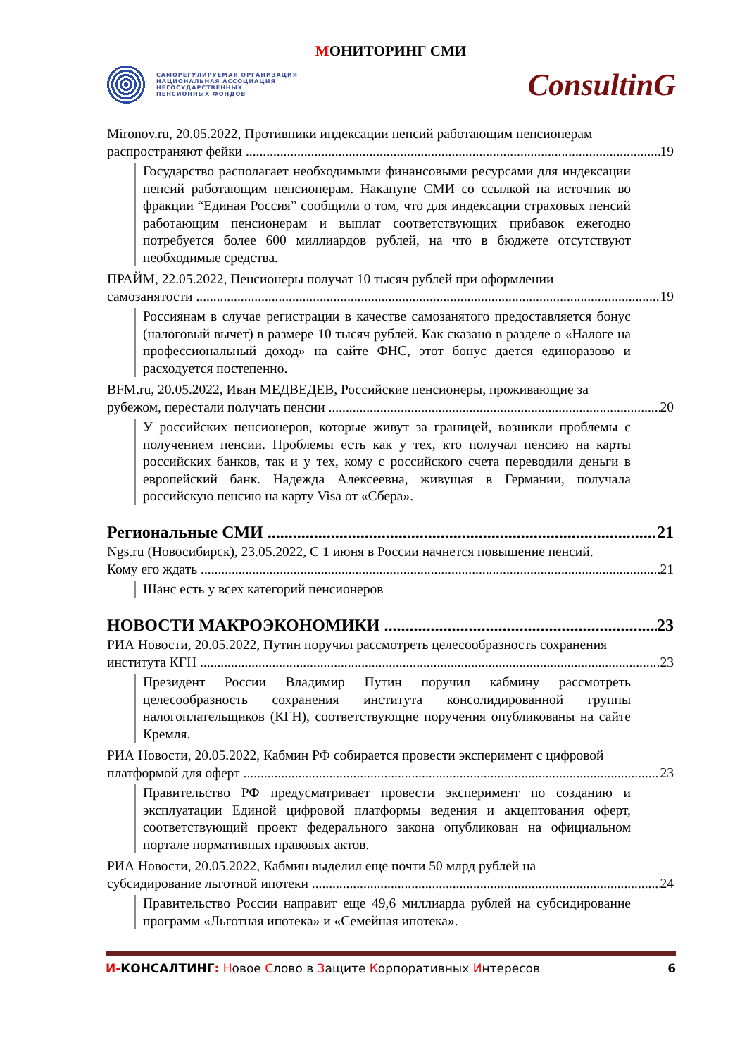МОНИТОРИНГ СМИ
САМОРЕГУЛИРУЕМАЯ ОРГАНИЗАЦИЯ
НАЦИОНАЛЬНАЯ АССОЦИАЦИЯ
НЕГОСУДАРСТВЕННЫХ
ПЕНСИОННЫХ ФОНДОВ
ConsultinG
Mironov.ru, 20.05.2022, Противники индексации пенсий работающим пенсионерам
распространяют фейки 19
Государство располагает необходимыми финансовыми ресурсами для индексации пенсий работающим пенсионерам. Накануне СМИ со ссылкой на источник во фракции “Единая Россия” сообщили о том, что для индексации страховых пенсий работающим пенсионерам и выплат соответствующих прибавок ежегодно потребуется более 600 миллиардов рублей, на что в бюджете отсутствуют необходимые средства.
ПРАЙМ, 22.05.2022, Пенсионеры получат 10 тысяч рублей при оформлении
самозанятости 19
Россиянам в случае регистрации в качестве самозанятого предоставляется бонус (налоговый вычет) в размере 10 тысяч рублей. Как сказано в разделе о «Налоге на профессиональный доход» на сайте ФНС, этот бонус дается единоразово и расходуется постепенно.
BFM.ru, 20.05.2022, Иван МЕДВЕДЕВ, Российские пенсионеры, проживающие за
рубежом, перестали получать пенсии 20
У российских пенсионеров, которые живут за границей, возникли проблемы с получением пенсии. Проблемы есть как у тех, кто получал пенсию на карты российских банков, так и у тех, кому с российского счета переводили деньги в европейский банк. Надежда Алексеевна, живущая в Германии, получала российскую пенсию на карту Visa от «Сбера».
Региональные СМИ 21
Ngs.ru (Новосибирск), 23.05.2022, С 1 июня в России начнется повышение пенсий.
Кому его ждать 21
Шанс есть у всех категорий пенсионеров
НОВОСТИ МАКРОЭКОНОМИКИ 23
РИА Новости, 20.05.2022, Путин поручил рассмотреть целесообразность сохранения
института КГН 23
Президент России Владимир Путин поручил кабмину рассмотреть целесообразность сохранения института консолидированной группы налогоплательщиков (КГН), соответствующие поручения опубликованы на сайте Кремля.
РИА Новости, 20.05.2022, Кабмин РФ собирается провести эксперимент с цифровой
платформой для оферт 23
Правительство РФ предусматривает провести эксперимент по созданию и эксплуатации Единой цифровой платформы ведения и акцептования оферт, соответствующий проект федерального закона опубликован на официальном портале нормативных правовых актов.
РИА Новости, 20.05.2022, Кабмин выделил еще почти 50 млрд рублей на
субсидирование льготной ипотеки 24
Правительство России направит еще 49,6 миллиарда рублей на субсидирование программ «Льготная ипотека» и «Семейная ипотека».
И-КОНСАЛТИНГ: Новое Слово в Защите Корпоративных Интересов
6